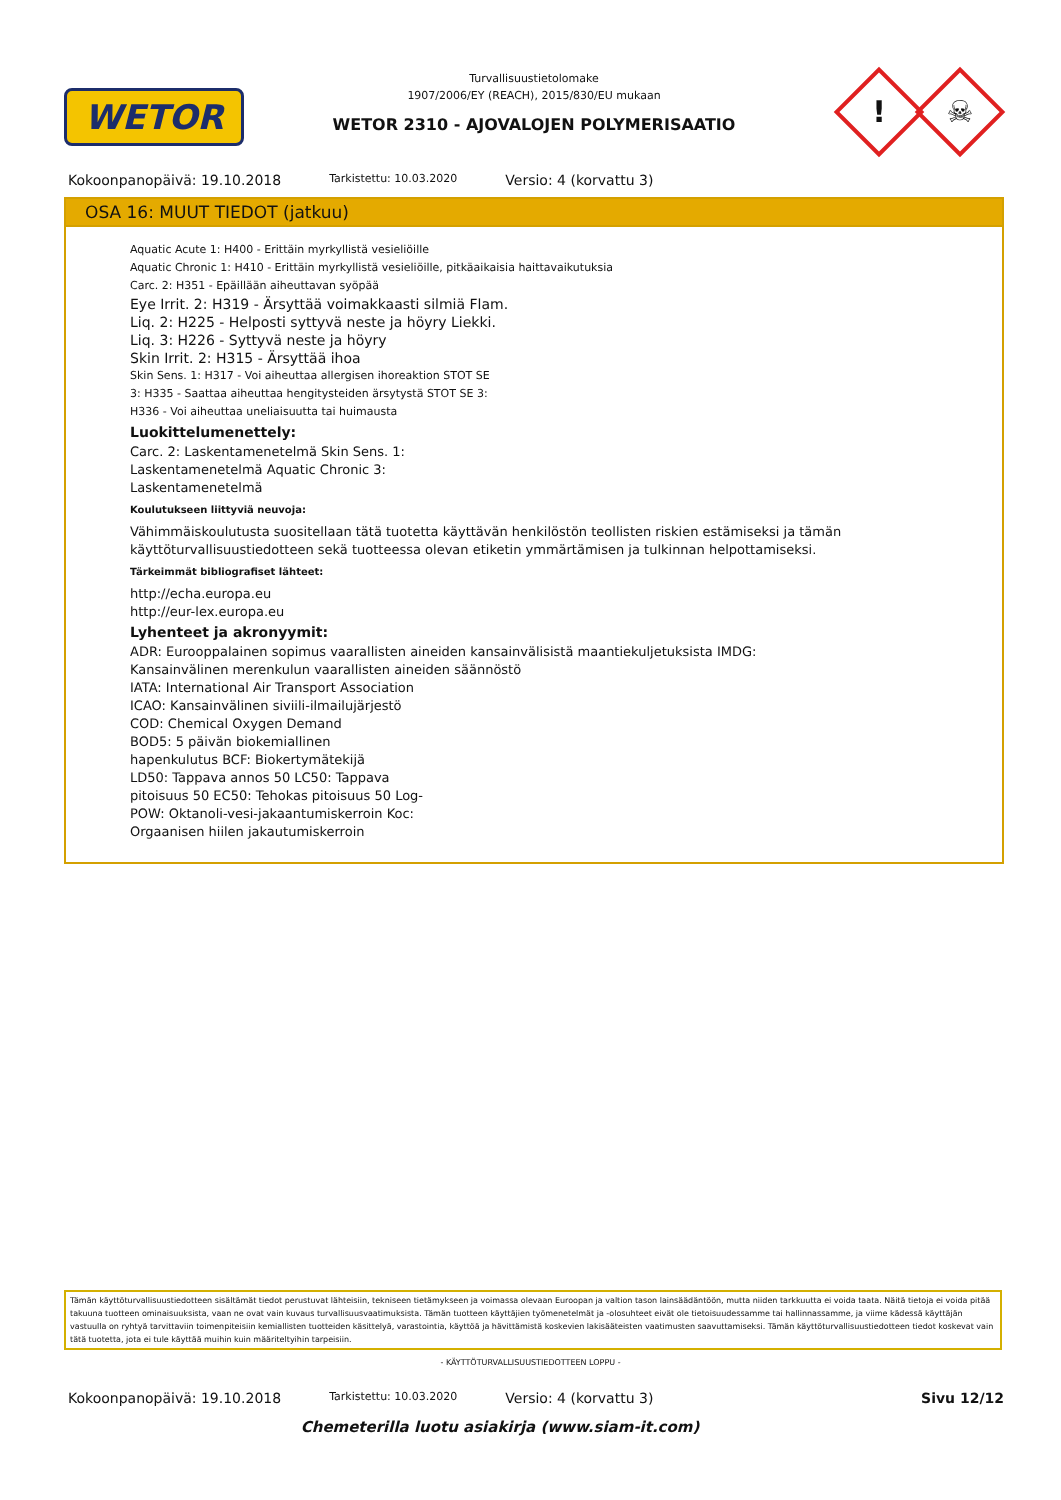WETOR
Turvallisuustietolomake
1907/2006/EY (REACH), 2015/830/EU mukaan
WETOR 2310 - AJOVALOJEN POLYMERISAATIO
! ☠
Kokoonpanopäivä: 19.10.2018
Tarkistettu: 10.03.2020
Versio: 4 (korvattu 3)
OSA 16: MUUT TIEDOT (jatkuu)
Aquatic Acute 1: H400 - Erittäin myrkyllistä vesieliöille
Aquatic Chronic 1: H410 - Erittäin myrkyllistä vesieliöille, pitkäaikaisia haittavaikutuksia
Carc. 2: H351 - Epäillään aiheuttavan syöpää
Eye Irrit. 2: H319 - Ärsyttää voimakkaasti silmiä Flam.
Liq. 2: H225 - Helposti syttyvä neste ja höyry Liekki.
Liq. 3: H226 - Syttyvä neste ja höyry
Skin Irrit. 2: H315 - Ärsyttää ihoa
Skin Sens. 1: H317 - Voi aiheuttaa allergisen ihoreaktion STOT SE
3: H335 - Saattaa aiheuttaa hengitysteiden ärsytystä STOT SE 3:
H336 - Voi aiheuttaa uneliaisuutta tai huimausta
Luokittelumenettely:
Carc. 2: Laskentamenetelmä Skin Sens. 1:
Laskentamenetelmä Aquatic Chronic 3:
Laskentamenetelmä
Koulutukseen liittyviä neuvoja:
Vähimmäiskoulutusta suositellaan tätä tuotetta käyttävän henkilöstön teollisten riskien estämiseksi ja tämän käyttöturvallisuustiedotteen sekä tuotteessa olevan etiketin ymmärtämisen ja tulkinnan helpottamiseksi.
Tärkeimmät bibliografiset lähteet:
http://echa.europa.eu
http://eur-lex.europa.eu
Lyhenteet ja akronyymit:
ADR: Eurooppalainen sopimus vaarallisten aineiden kansainvälisistä maantiekuljetuksista IMDG:
Kansainvälinen merenkulun vaarallisten aineiden säännöstö
IATA: International Air Transport Association
ICAO: Kansainvälinen siviili-ilmailujärjestö
COD: Chemical Oxygen Demand
BOD5: 5 päivän biokemiallinen
hapenkulutus BCF: Biokertymätekijä
LD50: Tappava annos 50 LC50: Tappava
pitoisuus 50 EC50: Tehokas pitoisuus 50 Log-
POW: Oktanoli-vesi-jakaantumiskerroin Koc:
Orgaanisen hiilen jakautumiskerroin
Tämän käyttöturvallisuustiedotteen sisältämät tiedot perustuvat lähteisiin, tekniseen tietämykseen ja voimassa olevaan Euroopan ja valtion tason lainsäädäntöön, mutta niiden tarkkuutta ei voida taata. Näitä tietoja ei voida pitää takuuna tuotteen ominaisuuksista, vaan ne ovat vain kuvaus turvallisuusvaatimuksista. Tämän tuotteen käyttäjien työmenetelmät ja -olosuhteet eivät ole tietoisuudessamme tai hallinnassamme, ja viime kädessä käyttäjän vastuulla on ryhtyä tarvittaviin toimenpiteisiin kemiallisten tuotteiden käsittelyä, varastointia, käyttöä ja hävittämistä koskevien lakisääteisten vaatimusten saavuttamiseksi. Tämän käyttöturvallisuustiedotteen tiedot koskevat vain tätä tuotetta, jota ei tule käyttää muihin kuin määriteltyihin tarpeisiin.
- KÄYTTÖTURVALLISUUSTIEDOTTEEN LOPPU -
Kokoonpanopäivä: 19.10.2018
Tarkistettu: 10.03.2020
Versio: 4 (korvattu 3) Sivu 12/12
Chemeterilla luotu asiakirja (www.siam-it.com)